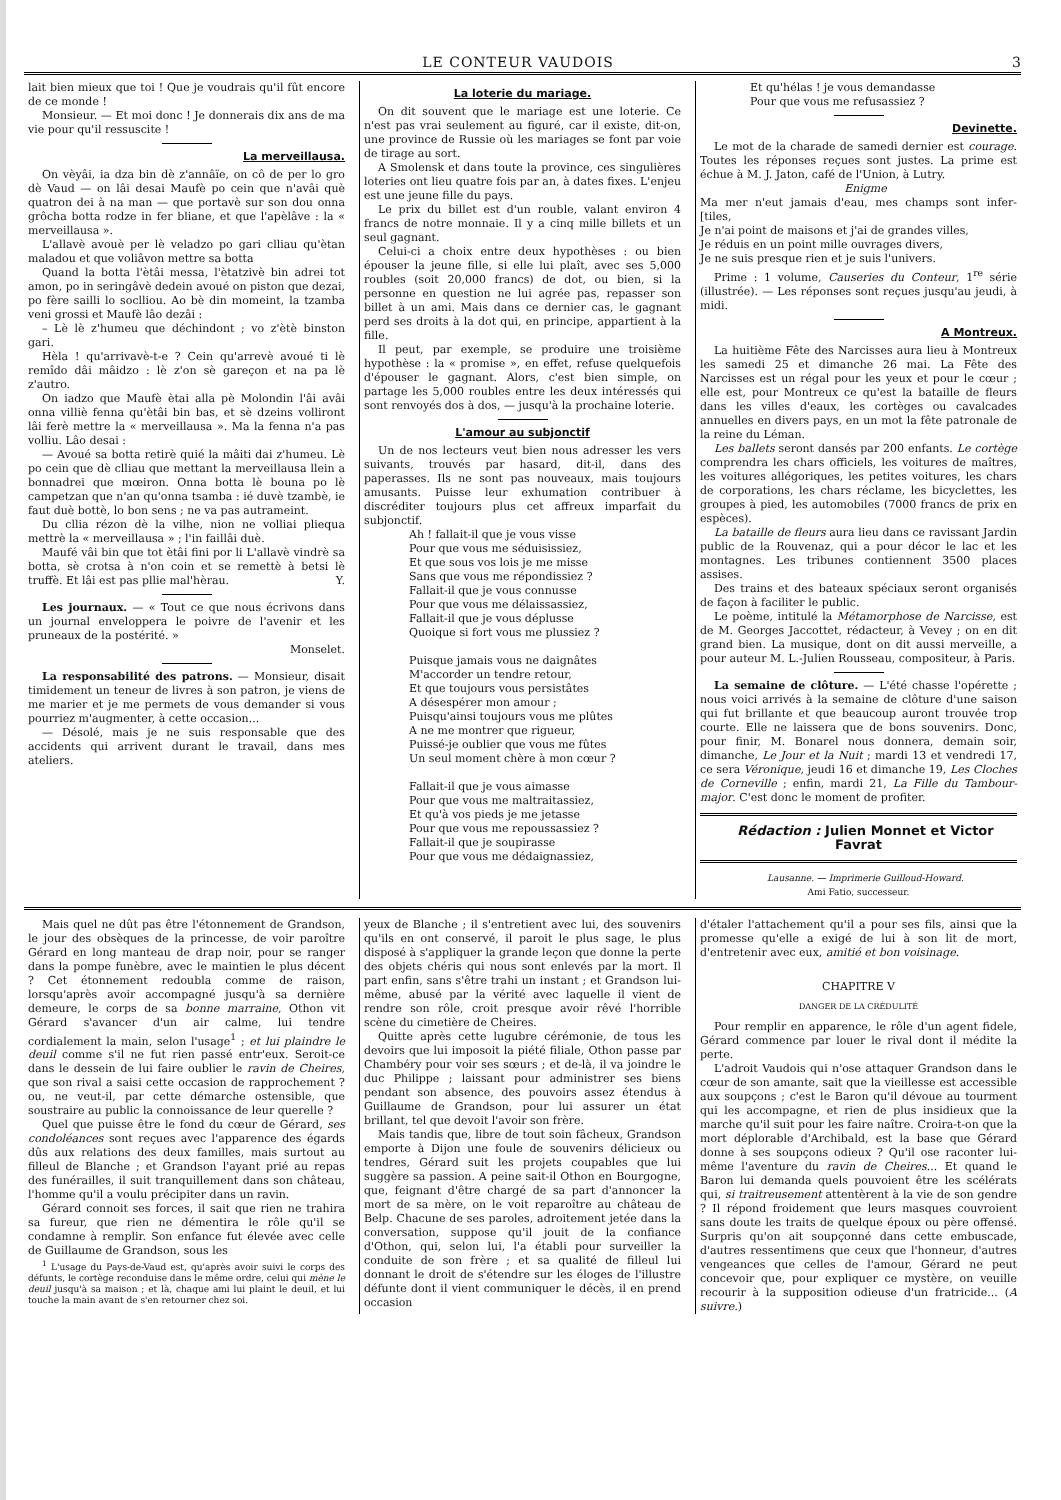LE CONTEUR VAUDOIS 3
lait bien mieux que toi ! Que je voudrais qu'il fût encore de ce monde !
Monsieur. — Et moi donc ! Je donnerais dix ans de ma vie pour qu'il ressuscite !
La merveillausa.
On vèyâi, ia dza bin dè z'annâïe, on cô de per lo gro dè Vaud — on lâi desai Maufè po cein que n'avâi què quatron dei à na man — que portavè sur son dou onna grôcha botta rodze in fer bliane, et que l'apèlâve : la « merveillausa ».
L'allavè avouè per lè veladzo po gari clliau qu'ètan maladou et que voliâvon mettre sa botta
Quand la botta l'ètâi messa, l'ètatzivè bin adrei tot amon, po in seringâvè dedein avoué on piston que dezai, po fère sailli lo soclliou. Ao bè din momeint, la tzamba veni grossi et Maufè lâo dezâi :
– Lè lè z'humeu que déchindont ; vo z'ètè binston gari.
Hèla ! qu'arrivavè-t-e ? Cein qu'arrevè avoué ti lè remîdo dâi mâidzo : lè z'on sè gareçon et na pa lè z'autro.
On iadzo que Maufè ètai alla pè Molondin l'âi avâi onna villiè fenna qu'ètâi bin bas, et sè dzeins volliront lâi ferè mettre la « merveillausa ». Ma la fenna n'a pas volliu. Lâo desai :
— Avoué sa botta retirè quié la mâiti dai z'humeu. Lè po cein que dè clliau que mettant la merveillausa llein a bonnadrei que mœiron. Onna botta lè bouna po lè campetzan que n'an qu'onna tsamba : ié duvè tzambè, ie faut duè bottè, lo bon sens ; ne va pas autrameint.
Du cllia rézon dè la vilhe, nion ne volliai pliequa mettrè la « merveillausa » ; l'in faillâi duè.
Maufé vâi bin que tot ètâi fini por li L'allavè vindrè sa botta, sè crotsa à n'on coin et se remettè à betsi lè truffè. Et lâi est pas pllie mal'hèrau. Y.
Les journaux. — « Tout ce que nous écrivons dans un journal enveloppera le poivre de l'avenir et les pruneaux de la postérité. »
Monselet.
La responsabilité des patrons. — Monsieur, disait timidement un teneur de livres à son patron, je viens de me marier et je me permets de vous demander si vous pourriez m'augmenter, à cette occasion...
— Désolé, mais je ne suis responsable que des accidents qui arrivent durant le travail, dans mes ateliers.
La loterie du mariage.
On dit souvent que le mariage est une loterie. Ce n'est pas vrai seulement au figuré, car il existe, dit-on, une province de Russie où les mariages se font par voie de tirage au sort.
A Smolensk et dans toute la province, ces singulières loteries ont lieu quatre fois par an, à dates fixes. L'enjeu est une jeune fille du pays.
Le prix du billet est d'un rouble, valant environ 4 francs de notre monnaie. Il y a cinq mille billets et un seul gagnant.
Celui-ci a choix entre deux hypothèses : ou bien épouser la jeune fille, si elle lui plaît, avec ses 5,000 roubles (soit 20,000 francs) de dot, ou bien, si la personne en question ne lui agrée pas, repasser son billet à un ami. Mais dans ce dernier cas, le gagnant perd ses droits à la dot qui, en principe, appartient à la fille.
Il peut, par exemple, se produire une troisième hypothèse : la « promise », en effet, refuse quelquefois d'épouser le gagnant. Alors, c'est bien simple, on partage les 5,000 roubles entre les deux intéressés qui sont renvoyés dos à dos, — jusqu'à la prochaine loterie.
L'amour au subjonctif
Un de nos lecteurs veut bien nous adresser les vers suivants, trouvés par hasard, dit-il, dans des paperasses. Ils ne sont pas nouveaux, mais toujours amusants. Puisse leur exhumation contribuer à discréditer toujours plus cet affreux imparfait du subjonctif.
Ah ! fallait-il que je vous visse
Pour que vous me séduisissiez,
Et que sous vos lois je me misse
Sans que vous me répondissiez ?
Fallait-il que je vous connusse
Pour que vous me délaissassiez,
Fallait-il que je vous déplusse
Quoique si fort vous me plussiez ?
Puisque jamais vous ne daignâtes
M'accorder un tendre retour,
Et que toujours vous persistâtes
A désespérer mon amour ;
Puisqu'ainsi toujours vous me plûtes
A ne me montrer que rigueur,
Puissé-je oublier que vous me fûtes
Un seul moment chère à mon cœur ?
Fallait-il que je vous aimasse
Pour que vous me maltraitassiez,
Et qu'à vos pieds je me jetasse
Pour que vous me repoussassiez ?
Fallait-il que je soupirasse
Pour que vous me dédaignassiez,
Et qu'hélas ! je vous demandasse
Pour que vous me refusassiez ?
Devinette.
Le mot de la charade de samedi dernier est courage. Toutes les réponses reçues sont justes. La prime est échue à M. J. Jaton, café de l'Union, à Lutry.
Enigme
Ma mer n'eut jamais d'eau, mes champs sont infer- [tiles,
Je n'ai point de maisons et j'ai de grandes villes,
Je réduis en un point mille ouvrages divers,
Je ne suis presque rien et je suis l'univers.
Prime : 1 volume, Causeries du Conteur, 1<sup>re</sup> série (illustrée). — Les réponses sont reçues jusqu'au jeudi, à midi.
A Montreux.
La huitième Fête des Narcisses aura lieu à Montreux les samedi 25 et dimanche 26 mai. La Fête des Narcisses est un régal pour les yeux et pour le cœur ; elle est, pour Montreux ce qu'est la bataille de fleurs dans les villes d'eaux, les cortèges ou cavalcades annuelles en divers pays, en un mot la fête patronale de la reine du Léman.
Les ballets seront dansés par 200 enfants. Le cortège comprendra les chars officiels, les voitures de maîtres, les voitures allégoriques, les petites voitures, les chars de corporations, les chars réclame, les bicyclettes, les groupes à pied, les automobiles (7000 francs de prix en espèces).
La bataille de fleurs aura lieu dans ce ravissant Jardin public de la Rouvenaz, qui a pour décor le lac et les montagnes. Les tribunes contiennent 3500 places assises.
Des trains et des bateaux spéciaux seront organisés de façon à faciliter le public.
Le poème, intitulé la Métamorphose de Narcisse, est de M. Georges Jaccottet, rédacteur, à Vevey ; on en dit grand bien. La musique, dont on dit aussi merveille, a pour auteur M. L.-Julien Rousseau, compositeur, à Paris.
La semaine de clôture. — L'été chasse l'opérette ; nous voici arrivés à la semaine de clôture d'une saison qui fut brillante et que beaucoup auront trouvée trop courte. Elle ne laissera que de bons souvenirs. Donc, pour finir, M. Bonarel nous donnera, demain soir, dimanche, Le Jour et la Nuit ; mardi 13 et vendredi 17, ce sera Véronique, jeudi 16 et dimanche 19, Les Cloches de Corneville ; enfin, mardi 21, La Fille du Tambour-major. C'est donc le moment de profiter.
Rédaction : Julien Monnet et Victor Favrat
Lausanne. — Imprimerie Guilloud-Howard.
Ami Fatio, successeur.
Mais quel ne dût pas être l'étonnement de Grandson, le jour des obsèques de la princesse, de voir paroître Gérard en long manteau de drap noir, pour se ranger dans la pompe funèbre, avec le maintien le plus décent ? Cet étonnement redoubla comme de raison, lorsqu'après avoir accompagné jusqu'à sa dernière demeure, le corps de sa bonne marraine, Othon vit Gérard s'avancer d'un air calme, lui tendre cordialement la main, selon l'usage<sup>1</sup> ; et lui plaindre le deuil comme s'il ne fut rien passé entr'eux. Seroit-ce dans le dessein de lui faire oublier le ravin de Cheires, que son rival a saisi cette occasion de rapprochement ? ou, ne veut-il, par cette démarche ostensible, que soustraire au public la connoissance de leur querelle ?
Quel que puisse être le fond du cœur de Gérard, ses condoléances sont reçues avec l'apparence des égards dûs aux relations des deux familles, mais surtout au filleul de Blanche ; et Grandson l'ayant prié au repas des funérailles, il suit tranquillement dans son château, l'homme qu'il a voulu précipiter dans un ravin.
Gérard connoit ses forces, il sait que rien ne trahira sa fureur, que rien ne démentira le rôle qu'il se condamne à remplir. Son enfance fut élevée avec celle de Guillaume de Grandson, sous les
<sup>1</sup> L'usage du Pays-de-Vaud est, qu'après avoir suivi le corps des défunts, le cortège reconduise dans le même ordre, celui qui mène le deuil jusqu'à sa maison ; et là, chaque ami lui plaint le deuil, et lui touche la main avant de s'en retourner chez soi.
yeux de Blanche ; il s'entretient avec lui, des souvenirs qu'ils en ont conservé, il paroit le plus sage, le plus disposé à s'appliquer la grande leçon que donne la perte des objets chéris qui nous sont enlevés par la mort. Il part enfin, sans s'être trahi un instant ; et Grandson lui-même, abusé par la vérité avec laquelle il vient de rendre son rôle, croit presque avoir rêvé l'horrible scène du cimetière de Cheires.
Quitte après cette lugubre cérémonie, de tous les devoirs que lui imposoit la piété filiale, Othon passe par Chambéry pour voir ses sœurs ; et de-là, il va joindre le duc Philippe ; laissant pour administrer ses biens pendant son absence, des pouvoirs assez étendus à Guillaume de Grandson, pour lui assurer un état brillant, tel que devoit l'avoir son frère.
Mais tandis que, libre de tout soin fâcheux, Grandson emporte à Dijon une foule de souvenirs délicieux ou tendres, Gérard suit les projets coupables que lui suggère sa passion. A peine sait-il Othon en Bourgogne, que, feignant d'être chargé de sa part d'annoncer la mort de sa mère, on le voit reparoître au château de Belp. Chacune de ses paroles, adroitement jetée dans la conversation, suppose qu'il jouit de la confiance d'Othon, qui, selon lui, l'a établi pour surveiller la conduite de son frère ; et sa qualité de filleul lui donnant le droit de s'étendre sur les éloges de l'illustre défunte dont il vient communiquer le décès, il en prend occasion
d'étaler l'attachement qu'il a pour ses fils, ainsi que la promesse qu'elle a exigé de lui à son lit de mort, d'entretenir avec eux, amitié et bon voisinage.
CHAPITRE V
DANGER DE LA CRÉDULITÉ
Pour remplir en apparence, le rôle d'un agent fidele, Gérard commence par louer le rival dont il médite la perte.
L'adroit Vaudois qui n'ose attaquer Grandson dans le cœur de son amante, sait que la vieillesse est accessible aux soupçons ; c'est le Baron qu'il dévoue au tourment qui les accompagne, et rien de plus insidieux que la marche qu'il suit pour les faire naître. Croira-t-on que la mort déplorable d'Archibald, est la base que Gérard donne à ses soupçons odieux ? Qu'il ose raconter lui-même l'aventure du ravin de Cheires... Et quand le Baron lui demanda quels pouvoient être les scélérats qui, si traitreusement attentèrent à la vie de son gendre ? Il répond froidement que leurs masques couvroient sans doute les traits de quelque époux ou père offensé. Surpris qu'on ait soupçonné dans cette embuscade, d'autres ressentimens que ceux que l'honneur, d'autres vengeances que celles de l'amour, Gérard ne peut concevoir que, pour expliquer ce mystère, on veuille recourir à la supposition odieuse d'un fratricide... (A suivre.)